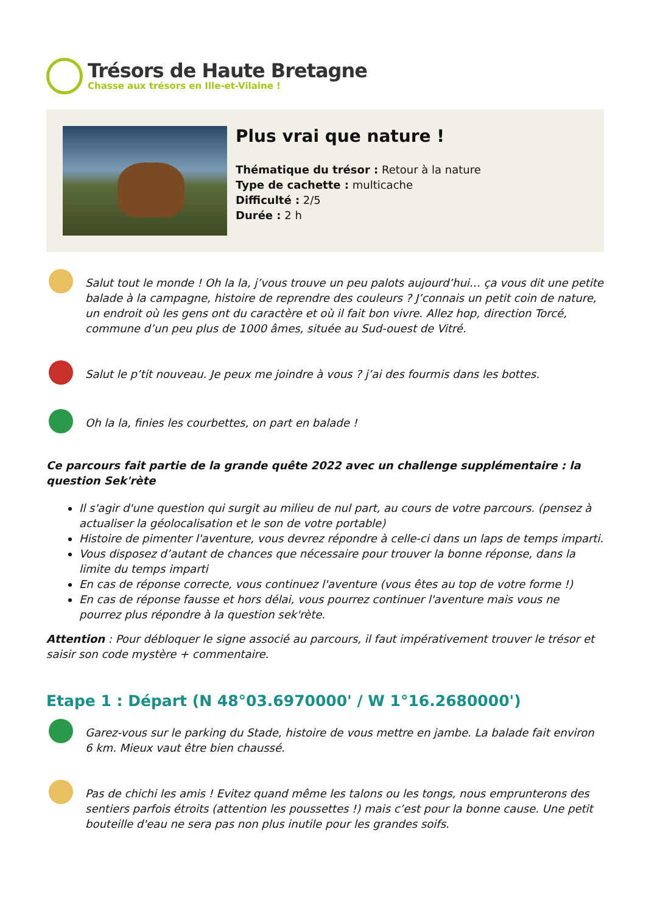Trésors de Haute Bretagne
Chasse aux trésors en Ille-et-Vilaine !
Plus vrai que nature !
Thématique du trésor : Retour à la nature
Type de cachette : multicache
Difficulté : 2/5
Durée : 2 h
Salut tout le monde ! Oh la la, j’vous trouve un peu palots aujourd’hui… ça vous dit une petite balade à la campagne, histoire de reprendre des couleurs ? J’connais un petit coin de nature, un endroit où les gens ont du caractère et où il fait bon vivre. Allez hop, direction Torcé, commune d’un peu plus de 1000 âmes, située au Sud-ouest de Vitré.
Salut le p’tit nouveau. Je peux me joindre à vous ? j’ai des fourmis dans les bottes.
Oh la la, finies les courbettes, on part en balade !
Ce parcours fait partie de la grande quête 2022 avec un challenge supplémentaire : la question Sek'rète
Il s'agir d'une question qui surgit au milieu de nul part, au cours de votre parcours. (pensez à actualiser la géolocalisation et le son de votre portable)
Histoire de pimenter l'aventure, vous devrez répondre à celle-ci dans un laps de temps imparti.
Vous disposez d’autant de chances que nécessaire pour trouver la bonne réponse, dans la limite du temps imparti
En cas de réponse correcte, vous continuez l'aventure (vous êtes au top de votre forme !)
En cas de réponse fausse et hors délai, vous pourrez continuer l'aventure mais vous ne pourrez plus répondre à la question sek'rète.
Attention : Pour débloquer le signe associé au parcours, il faut impérativement trouver le trésor et saisir son code mystère + commentaire.
Etape 1 : Départ (N 48°03.6970000' / W 1°16.2680000')
Garez-vous sur le parking du Stade, histoire de vous mettre en jambe. La balade fait environ 6 km. Mieux vaut être bien chaussé.
Pas de chichi les amis ! Evitez quand même les talons ou les tongs, nous emprunterons des sentiers parfois étroits (attention les poussettes !) mais c’est pour la bonne cause. Une petit bouteille d'eau ne sera pas non plus inutile pour les grandes soifs.